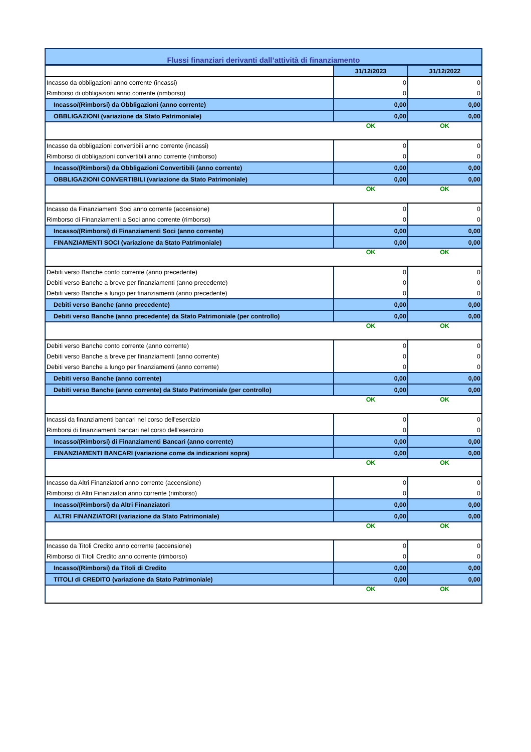| Flussi finanziari derivanti dall’attività di finanziamento | | |
| | 31/12/2023 | 31/12/2022 |
| Incasso da obbligazioni anno corrente (incassi) | 0 | 0 |
| Rimborso di obbligazioni anno corrente (rimborso) | 0 | 0 |
| Incasso/(Rimborsi) da Obbligazioni (anno corrente) | 0,00 | 0,00 |
| OBBLIGAZIONI (variazione da Stato Patrimoniale) | 0,00 | 0,00 |
| | OK | OK |
| Incasso da obbligazioni convertibili anno corrente (incassi) | 0 | 0 |
| Rimborso di obbligazioni convertibili anno corrente (rimborso) | 0 | 0 |
| Incasso/(Rimborsi) da Obbligazioni Convertibili (anno corrente) | 0,00 | 0,00 |
| OBBLIGAZIONI CONVERTIBILI (variazione da Stato Patrimoniale) | 0,00 | 0,00 |
| | OK | OK |
| Incasso da Finanziamenti Soci anno corrente (accensione) | 0 | 0 |
| Rimborso di Finanziamenti a Soci anno corrente (rimborso) | 0 | 0 |
| Incasso/(Rimborsi) di Finanziamenti Soci (anno corrente) | 0,00 | 0,00 |
| FINANZIAMENTI SOCI (variazione da Stato Patrimoniale) | 0,00 | 0,00 |
| | OK | OK |
| Debiti verso Banche conto corrente (anno precedente) | 0 | 0 |
| Debiti verso Banche a breve per finanziamenti (anno precedente) | 0 | 0 |
| Debiti verso Banche a lungo per finanziamenti (anno precedente) | 0 | 0 |
| Debiti verso Banche (anno precedente) | 0,00 | 0,00 |
| Debiti verso Banche (anno precedente) da Stato Patrimoniale (per controllo) | 0,00 | 0,00 |
| | OK | OK |
| Debiti verso Banche conto corrente (anno corrente) | 0 | 0 |
| Debiti verso Banche a breve per finanziamenti (anno corrente) | 0 | 0 |
| Debiti verso Banche a lungo per finanziamenti (anno corrente) | 0 | 0 |
| Debiti verso Banche (anno corrente) | 0,00 | 0,00 |
| Debiti verso Banche (anno corrente) da Stato Patrimoniale (per controllo) | 0,00 | 0,00 |
| | OK | OK |
| Incassi da finanziamenti bancari nel corso dell'esercizio | 0 | 0 |
| Rimborsi di finanziamenti bancari nel corso dell'esercizio | 0 | 0 |
| Incasso/(Rimborsi) di Finanziamenti Bancari (anno corrente) | 0,00 | 0,00 |
| FINANZIAMENTI BANCARI (variazione come da indicazioni sopra) | 0,00 | 0,00 |
| | OK | OK |
| Incasso da Altri Finanziatori anno corrente (accensione) | 0 | 0 |
| Rimborso di Altri Finanziatori anno corrente (rimborso) | 0 | 0 |
| Incasso/(Rimborsi) da Altri Finanziatori | 0,00 | 0,00 |
| ALTRI FINANZIATORI (variazione da Stato Patrimoniale) | 0,00 | 0,00 |
| | OK | OK |
| Incasso da Titoli Credito anno corrente (accensione) | 0 | 0 |
| Rimborso di Titoli Credito anno corrente (rimborso) | 0 | 0 |
| Incasso/(Rimborsi) da Titoli di Credito | 0,00 | 0,00 |
| TITOLI di CREDITO (variazione da Stato Patrimoniale) | 0,00 | 0,00 |
| | OK | OK |